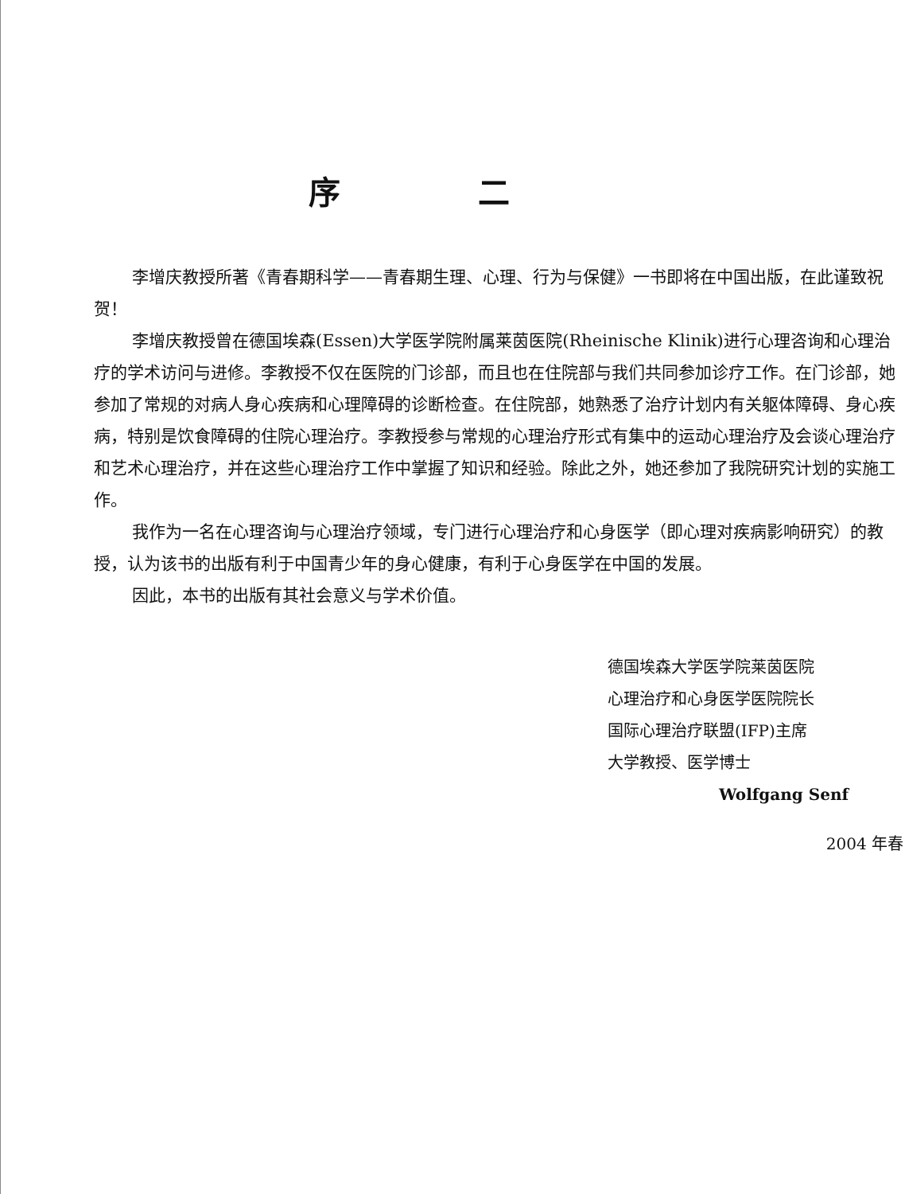序 二
李增庆教授所著《青春期科学——青春期生理、心理、行为与保健》一书即将在中国出版，在此谨致祝贺！
李增庆教授曾在德国埃森(Essen)大学医学院附属莱茵医院(Rheinische Klinik)进行心理咨询和心理治疗的学术访问与进修。李教授不仅在医院的门诊部，而且也在住院部与我们共同参加诊疗工作。在门诊部，她参加了常规的对病人身心疾病和心理障碍的诊断检查。在住院部，她熟悉了治疗计划内有关躯体障碍、身心疾病，特别是饮食障碍的住院心理治疗。李教授参与常规的心理治疗形式有集中的运动心理治疗及会谈心理治疗和艺术心理治疗，并在这些心理治疗工作中掌握了知识和经验。除此之外，她还参加了我院研究计划的实施工作。
我作为一名在心理咨询与心理治疗领域，专门进行心理治疗和心身医学（即心理对疾病影响研究）的教授，认为该书的出版有利于中国青少年的身心健康，有利于心身医学在中国的发展。
因此，本书的出版有其社会意义与学术价值。
德国埃森大学医学院莱茵医院
心理治疗和心身医学医院院长
国际心理治疗联盟(IFP)主席
大学教授、医学博士
Wolfgang Senf
2004 年春